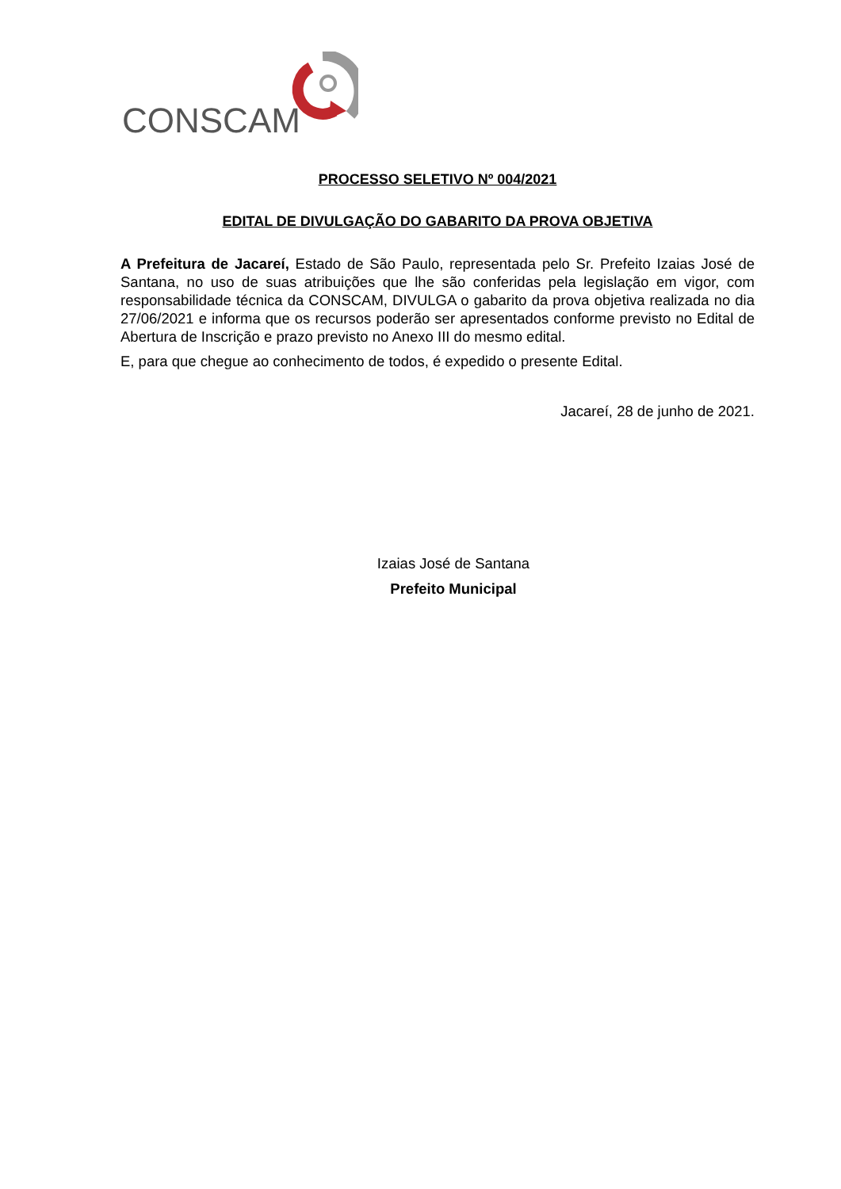CONSCAM
PROCESSO SELETIVO Nº 004/2021
EDITAL DE DIVULGAÇÃO DO GABARITO DA PROVA OBJETIVA
A Prefeitura de Jacareí, Estado de São Paulo, representada pelo Sr. Prefeito Izaias José de Santana, no uso de suas atribuições que lhe são conferidas pela legislação em vigor, com responsabilidade técnica da CONSCAM, DIVULGA o gabarito da prova objetiva realizada no dia 27/06/2021 e informa que os recursos poderão ser apresentados conforme previsto no Edital de Abertura de Inscrição e prazo previsto no Anexo III do mesmo edital.
E, para que chegue ao conhecimento de todos, é expedido o presente Edital.
Jacareí, 28 de junho de 2021.
Izaias José de Santana
Prefeito Municipal